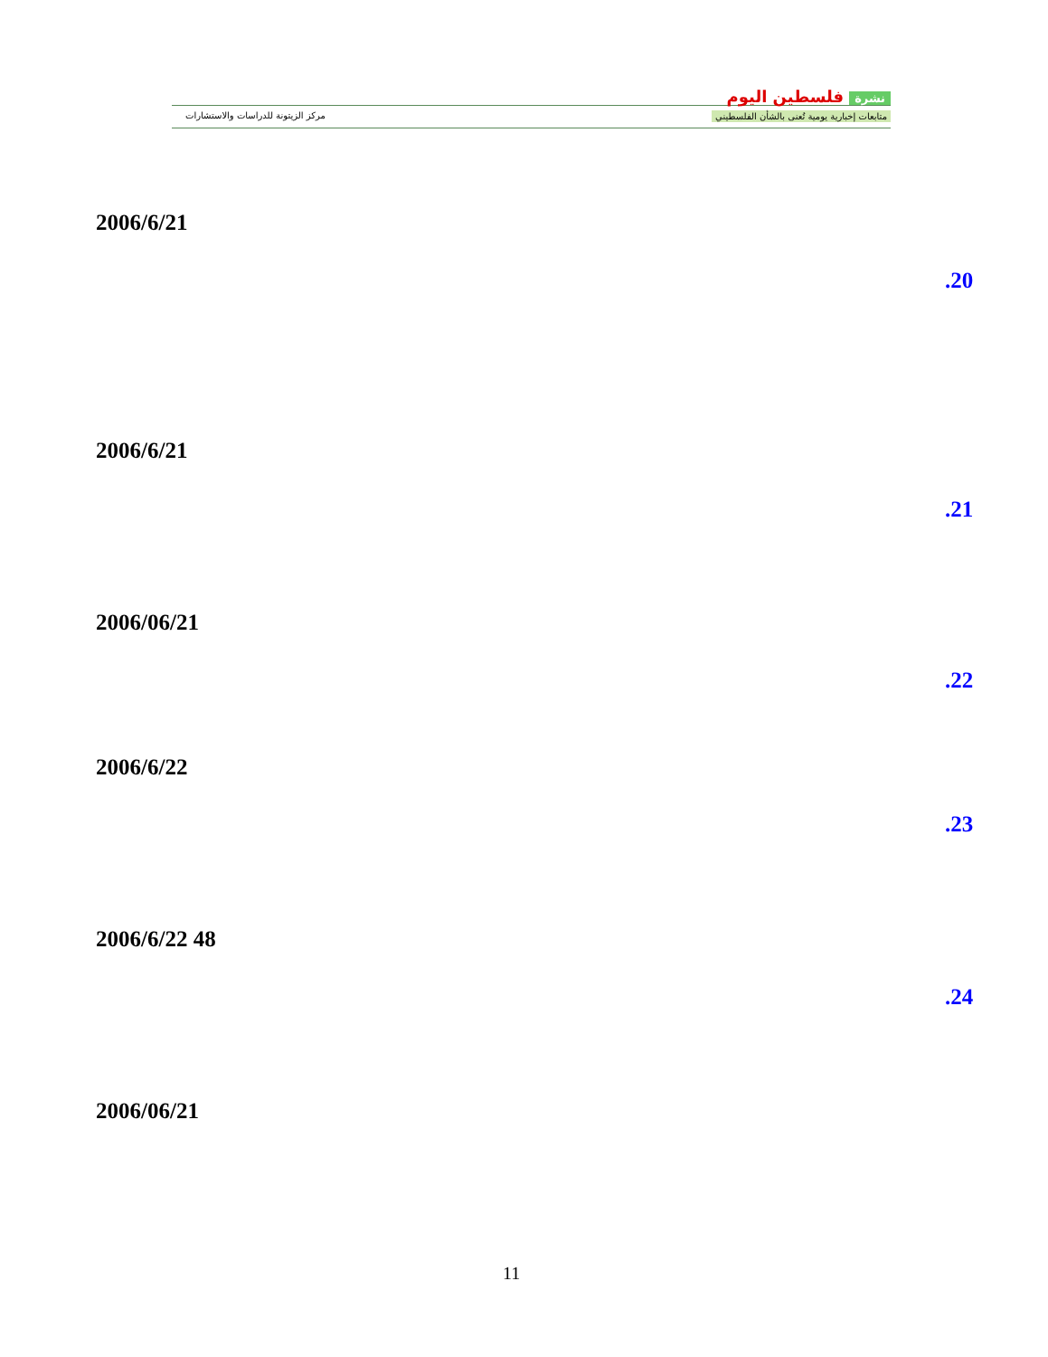نشرة فلسطين اليوم
متابعات إخبارية يومية تُعنى بالشأن الفلسطيني
مركز الزيتونة للدراسات والاستشارات
2006/6/21
.20
2006/6/21
.21
2006/06/21
.22
2006/6/22
.23
2006/6/22 48
.24
2006/06/21
11